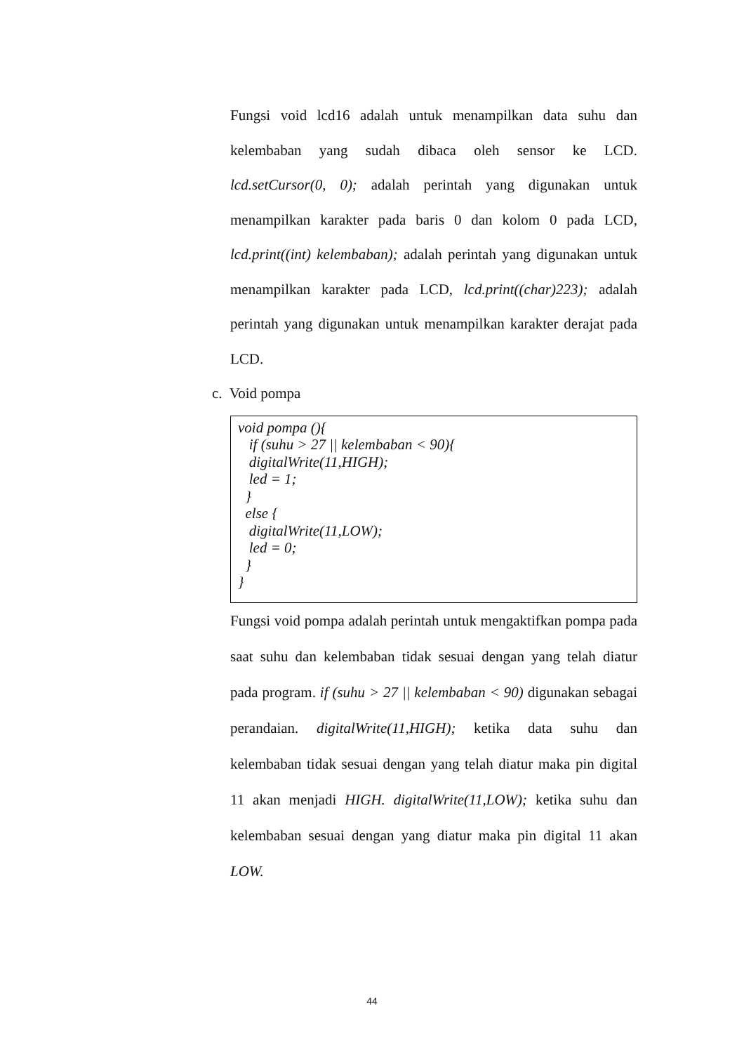Fungsi void lcd16 adalah untuk menampilkan data suhu dan kelembaban yang sudah dibaca oleh sensor ke LCD. lcd.setCursor(0, 0); adalah perintah yang digunakan untuk menampilkan karakter pada baris 0 dan kolom 0 pada LCD, lcd.print((int) kelembaban); adalah perintah yang digunakan untuk menampilkan karakter pada LCD, lcd.print((char)223); adalah perintah yang digunakan untuk menampilkan karakter derajat pada LCD.
c. Void pompa
void pompa (){
if (suhu > 27 || kelembaban < 90){
digitalWrite(11,HIGH);
led = 1;
}
else {
digitalWrite(11,LOW);
led = 0;
}
}
Fungsi void pompa adalah perintah untuk mengaktifkan pompa pada saat suhu dan kelembaban tidak sesuai dengan yang telah diatur pada program. if (suhu > 27 || kelembaban < 90) digunakan sebagai perandaian. digitalWrite(11,HIGH); ketika data suhu dan kelembaban tidak sesuai dengan yang telah diatur maka pin digital 11 akan menjadi HIGH. digitalWrite(11,LOW); ketika suhu dan kelembaban sesuai dengan yang diatur maka pin digital 11 akan LOW.
44